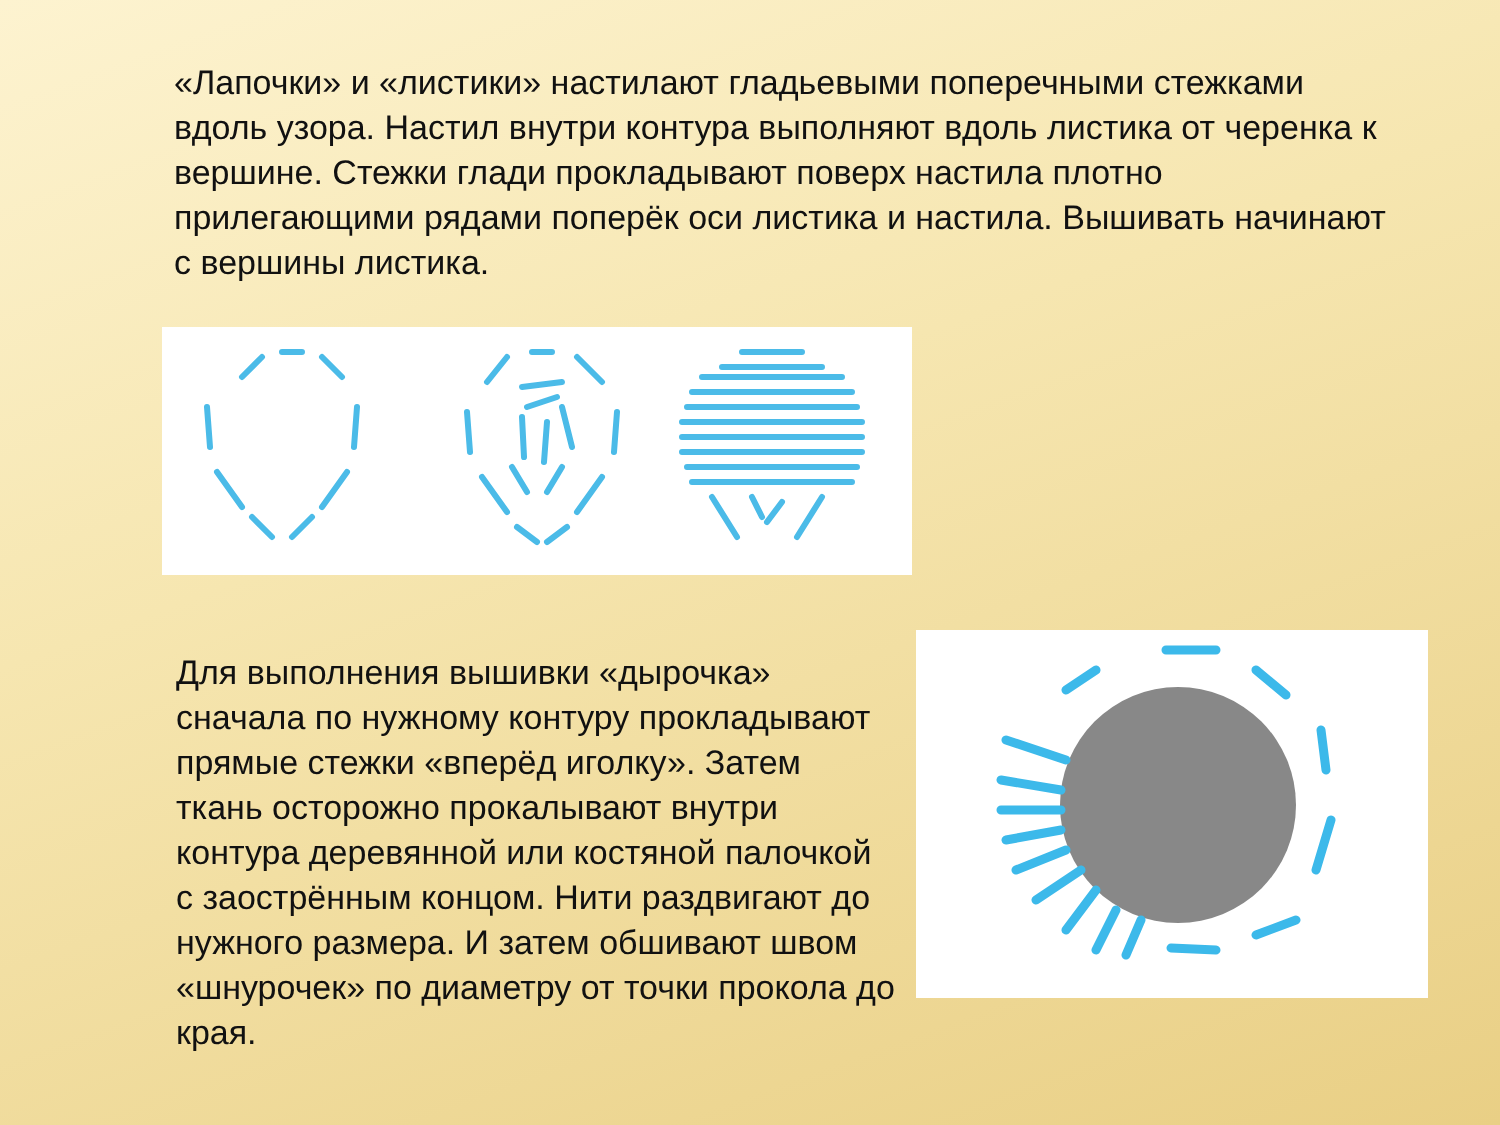«Лапочки» и «листики» настилают гладьевыми поперечными стежками вдоль узора. Настил внутри контура выполняют вдоль листика от черенка к вершине. Стежки глади прокладывают поверх настила плотно прилегающими рядами поперёк оси листика и настила. Вышивать начинают с вершины листика.
Для выполнения вышивки «дырочка» сначала по нужному контуру прокладывают прямые стежки «вперёд иголку». Затем ткань осторожно прокалывают внутри контура деревянной или костяной палочкой с заострённым концом. Нити раздвигают до нужного размера. И затем обшивают швом «шнурочек» по диаметру от точки прокола до края.